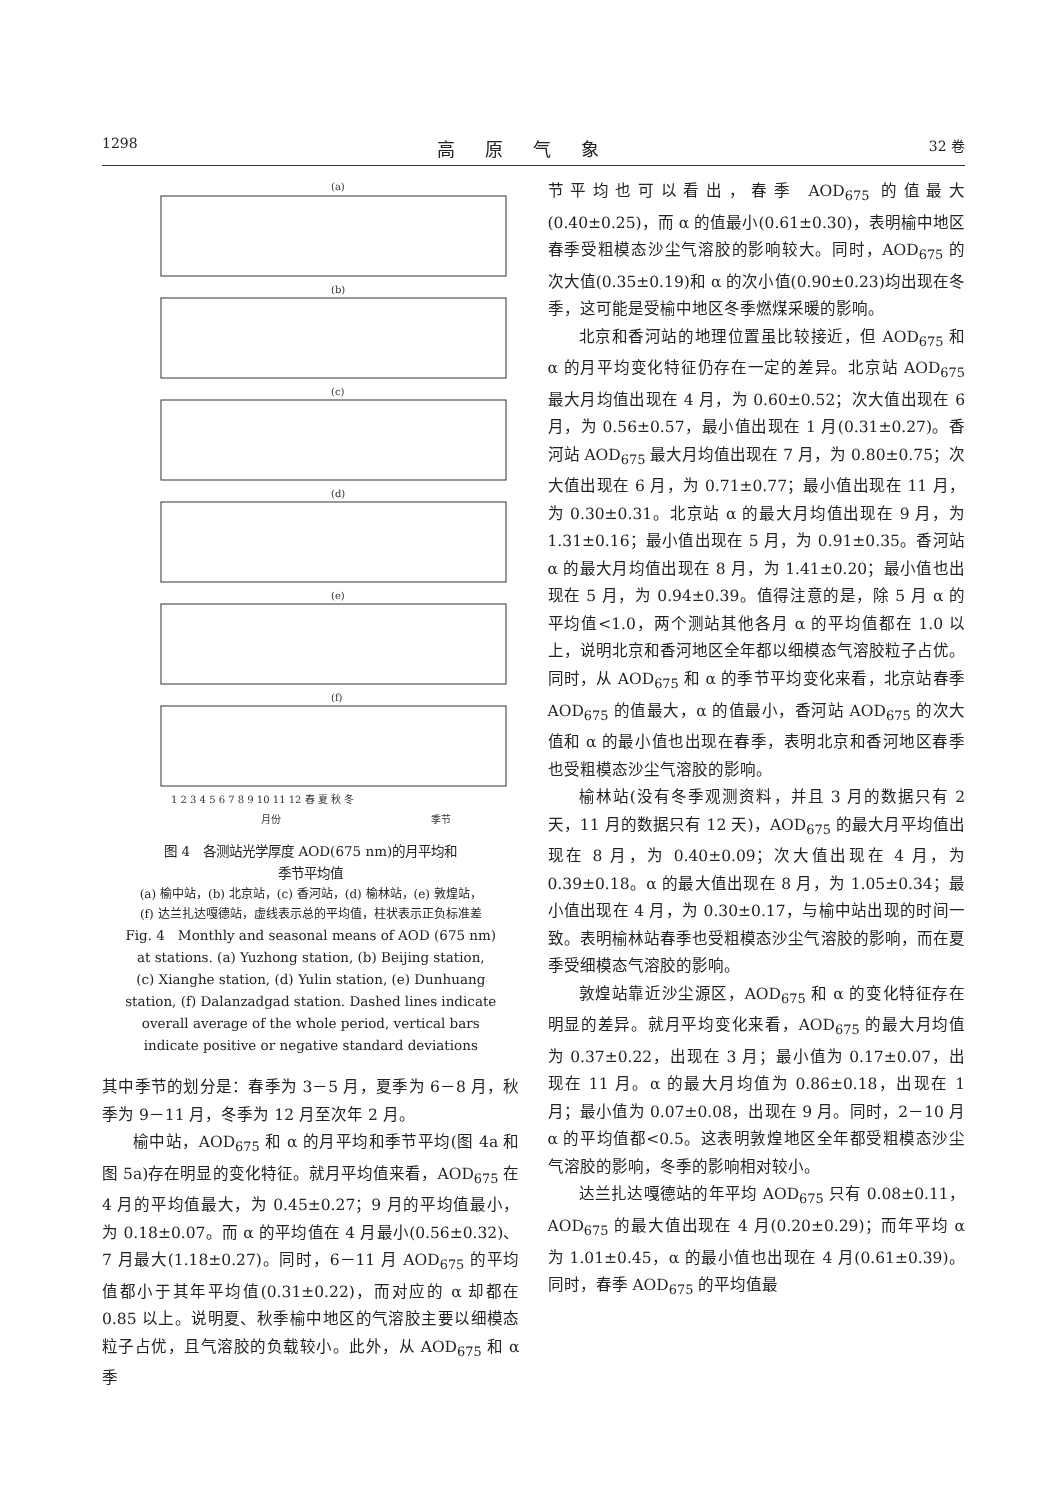1298 高原气象 32 卷
(a)
(b)
(c)
(d)
(e)
(f)
1 2 3 4 5 6 7 8 9 10 11 12 春 夏 秋 冬
月份
季节
图 4　各测站光学厚度 AOD(675 nm)的月平均和
季节平均值
(a) 榆中站，(b) 北京站，(c) 香河站，(d) 榆林站，(e) 敦煌站，
(f) 达兰扎达嘎德站，虚线表示总的平均值，柱状表示正负标准差
Fig. 4　Monthly and seasonal means of AOD (675 nm)
at stations. (a) Yuzhong station, (b) Beijing station,
(c) Xianghe station, (d) Yulin station, (e) Dunhuang
station, (f) Dalanzadgad station. Dashed lines indicate
overall average of the whole period, vertical bars
indicate positive or negative standard deviations
其中季节的划分是：春季为 3－5 月，夏季为 6－8 月，秋季为 9－11 月，冬季为 12 月至次年 2 月。
榆中站，AOD<sub>675</sub> 和 α 的月平均和季节平均(图 4a 和图 5a)存在明显的变化特征。就月平均值来看，AOD<sub>675</sub> 在 4 月的平均值最大，为 0.45±0.27；9 月的平均值最小，为 0.18±0.07。而 α 的平均值在 4 月最小(0.56±0.32)、7 月最大(1.18±0.27)。同时，6－11 月 AOD<sub>675</sub> 的平均值都小于其年平均值(0.31±0.22)，而对应的 α 却都在 0.85 以上。说明夏、秋季榆中地区的气溶胶主要以细模态粒子占优，且气溶胶的负载较小。此外，从 AOD<sub>675</sub> 和 α 季
节平均也可以看出，春季 AOD<sub>675</sub> 的值最大(0.40±0.25)，而 α 的值最小(0.61±0.30)，表明榆中地区春季受粗模态沙尘气溶胶的影响较大。同时，AOD<sub>675</sub> 的次大值(0.35±0.19)和 α 的次小值(0.90±0.23)均出现在冬季，这可能是受榆中地区冬季燃煤采暖的影响。
北京和香河站的地理位置虽比较接近，但 AOD<sub>675</sub> 和 α 的月平均变化特征仍存在一定的差异。北京站 AOD<sub>675</sub> 最大月均值出现在 4 月，为 0.60±0.52；次大值出现在 6 月，为 0.56±0.57，最小值出现在 1 月(0.31±0.27)。香河站 AOD<sub>675</sub> 最大月均值出现在 7 月，为 0.80±0.75；次大值出现在 6 月，为 0.71±0.77；最小值出现在 11 月，为 0.30±0.31。北京站 α 的最大月均值出现在 9 月，为 1.31±0.16；最小值出现在 5 月，为 0.91±0.35。香河站 α 的最大月均值出现在 8 月，为 1.41±0.20；最小值也出现在 5 月，为 0.94±0.39。值得注意的是，除 5 月 α 的平均值<1.0，两个测站其他各月 α 的平均值都在 1.0 以上，说明北京和香河地区全年都以细模态气溶胶粒子占优。同时，从 AOD<sub>675</sub> 和 α 的季节平均变化来看，北京站春季 AOD<sub>675</sub> 的值最大，α 的值最小，香河站 AOD<sub>675</sub> 的次大值和 α 的最小值也出现在春季，表明北京和香河地区春季也受粗模态沙尘气溶胶的影响。
榆林站(没有冬季观测资料，并且 3 月的数据只有 2 天，11 月的数据只有 12 天)，AOD<sub>675</sub> 的最大月平均值出现在 8 月，为 0.40±0.09；次大值出现在 4 月，为 0.39±0.18。α 的最大值出现在 8 月，为 1.05±0.34；最小值出现在 4 月，为 0.30±0.17，与榆中站出现的时间一致。表明榆林站春季也受粗模态沙尘气溶胶的影响，而在夏季受细模态气溶胶的影响。
敦煌站靠近沙尘源区，AOD<sub>675</sub> 和 α 的变化特征存在明显的差异。就月平均变化来看，AOD<sub>675</sub> 的最大月均值为 0.37±0.22，出现在 3 月；最小值为 0.17±0.07，出现在 11 月。α 的最大月均值为 0.86±0.18，出现在 1 月；最小值为 0.07±0.08，出现在 9 月。同时，2－10 月 α 的平均值都<0.5。这表明敦煌地区全年都受粗模态沙尘气溶胶的影响，冬季的影响相对较小。
达兰扎达嘎德站的年平均 AOD<sub>675</sub> 只有 0.08±0.11，AOD<sub>675</sub> 的最大值出现在 4 月(0.20±0.29)；而年平均 α 为 1.01±0.45，α 的最小值也出现在 4 月(0.61±0.39)。同时，春季 AOD<sub>675</sub> 的平均值最